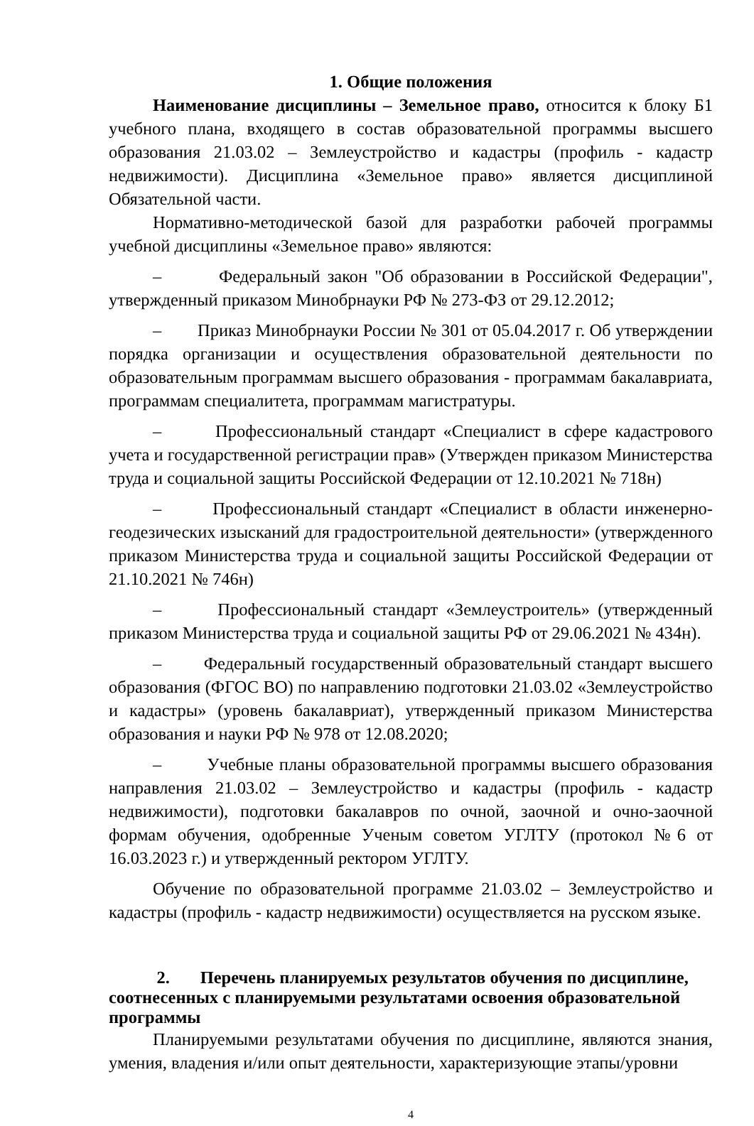1. Общие положения
Наименование дисциплины – Земельное право, относится к блоку Б1 учебного плана, входящего в состав образовательной программы высшего образования 21.03.02 – Землеустройство и кадастры (профиль - кадастр недвижимости). Дисциплина «Земельное право» является дисциплиной Обязательной части.
Нормативно-методической базой для разработки рабочей программы учебной дисциплины «Земельное право» являются:
– Федеральный закон "Об образовании в Российской Федерации", утвержденный приказом Минобрнауки РФ № 273-ФЗ от 29.12.2012;
– Приказ Минобрнауки России № 301 от 05.04.2017 г. Об утверждении порядка организации и осуществления образовательной деятельности по образовательным программам высшего образования - программам бакалавриата, программам специалитета, программам магистратуры.
– Профессиональный стандарт «Специалист в сфере кадастрового учета и государственной регистрации прав» (Утвержден приказом Министерства труда и социальной защиты Российской Федерации от 12.10.2021 № 718н)
– Профессиональный стандарт «Специалист в области инженерно-геодезических изысканий для градостроительной деятельности» (утвержденного приказом Министерства труда и социальной защиты Российской Федерации от 21.10.2021 № 746н)
– Профессиональный стандарт «Землеустроитель» (утвержденный приказом Министерства труда и социальной защиты РФ от 29.06.2021 № 434н).
– Федеральный государственный образовательный стандарт высшего образования (ФГОС ВО) по направлению подготовки 21.03.02 «Землеустройство и кадастры» (уровень бакалавриат), утвержденный приказом Министерства образования и науки РФ № 978 от 12.08.2020;
– Учебные планы образовательной программы высшего образования направления 21.03.02 – Землеустройство и кадастры (профиль - кадастр недвижимости), подготовки бакалавров по очной, заочной и очно-заочной формам обучения, одобренные Ученым советом УГЛТУ (протокол №6 от 16.03.2023 г.) и утвержденный ректором УГЛТУ.
Обучение по образовательной программе 21.03.02 – Землеустройство и кадастры (профиль - кадастр недвижимости) осуществляется на русском языке.
2. Перечень планируемых результатов обучения по дисциплине, соотнесенных с планируемыми результатами освоения образовательной программы
Планируемыми результатами обучения по дисциплине, являются знания, умения, владения и/или опыт деятельности, характеризующие этапы/уровни
4